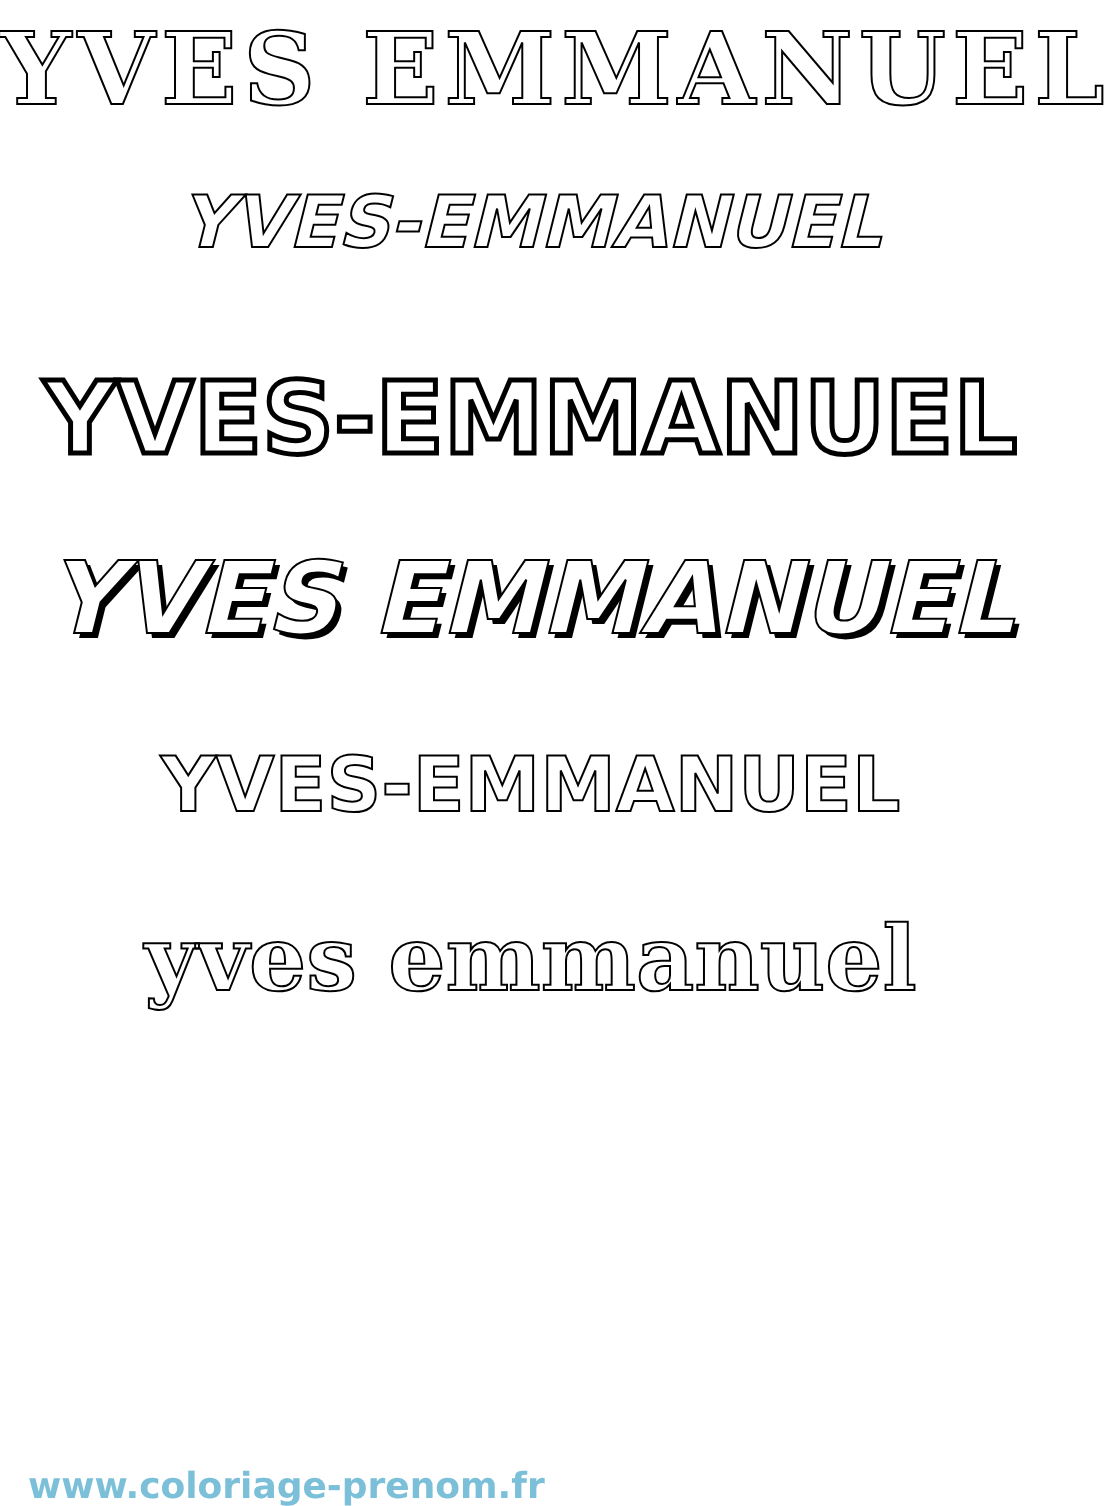YVES EMMANUEL
YVES-EMMANUEL
YVES-EMMANUEL
YVES EMMANUEL
YVES-EMMANUEL
yves emmanuel
www.coloriage-prenom.fr